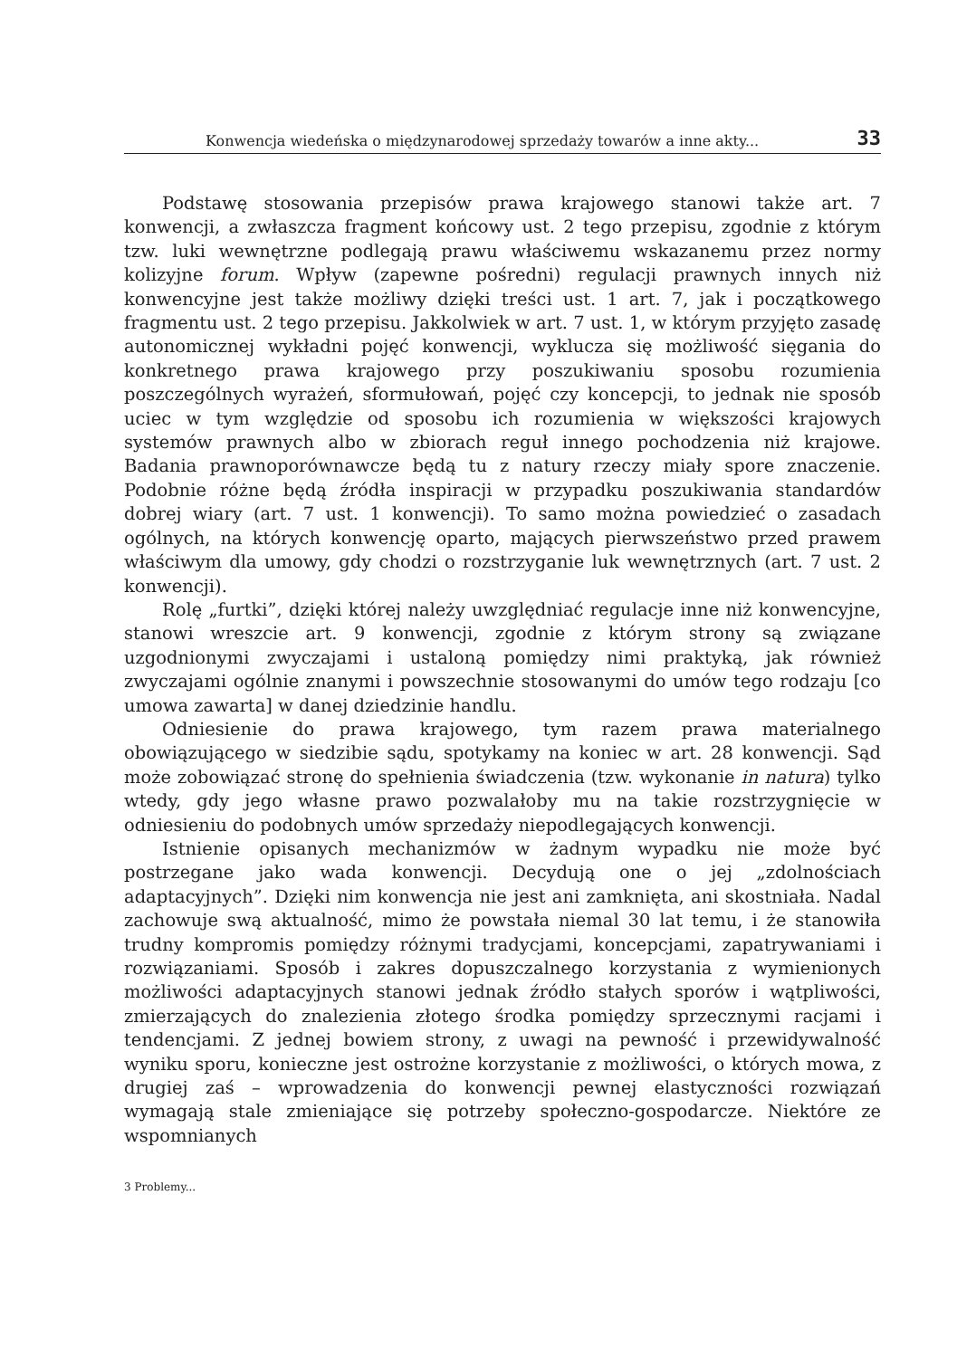Konwencja wiedeńska o międzynarodowej sprzedaży towarów a inne akty... 33
Podstawę stosowania przepisów prawa krajowego stanowi także art. 7 konwencji, a zwłaszcza fragment końcowy ust. 2 tego przepisu, zgodnie z którym tzw. luki wewnętrzne podlegają prawu właściwemu wskazanemu przez normy kolizyjne forum. Wpływ (zapewne pośredni) regulacji prawnych innych niż konwencyjne jest także możliwy dzięki treści ust. 1 art. 7, jak i początkowego fragmentu ust. 2 tego przepisu. Jakkolwiek w art. 7 ust. 1, w którym przyjęto zasadę autonomicznej wykładni pojęć konwencji, wyklucza się możliwość sięgania do konkretnego prawa krajowego przy poszukiwaniu sposobu rozumienia poszczególnych wyrażeń, sformułowań, pojęć czy koncepcji, to jednak nie sposób uciec w tym względzie od sposobu ich rozumienia w większości krajowych systemów prawnych albo w zbiorach reguł innego pochodzenia niż krajowe. Badania prawnoporównawcze będą tu z natury rzeczy miały spore znaczenie. Podobnie różne będą źródła inspiracji w przypadku poszukiwania standardów dobrej wiary (art. 7 ust. 1 konwencji). To samo można powiedzieć o zasadach ogólnych, na których konwencję oparto, mających pierwszeństwo przed prawem właściwym dla umowy, gdy chodzi o rozstrzyganie luk wewnętrznych (art. 7 ust. 2 konwencji).
Rolę „furtki”, dzięki której należy uwzględniać regulacje inne niż konwencyjne, stanowi wreszcie art. 9 konwencji, zgodnie z którym strony są związane uzgodnionymi zwyczajami i ustaloną pomiędzy nimi praktyką, jak również zwyczajami ogólnie znanymi i powszechnie stosowanymi do umów tego rodzaju [co umowa zawarta] w danej dziedzinie handlu.
Odniesienie do prawa krajowego, tym razem prawa materialnego obowiązującego w siedzibie sądu, spotykamy na koniec w art. 28 konwencji. Sąd może zobowiązać stronę do spełnienia świadczenia (tzw. wykonanie in natura) tylko wtedy, gdy jego własne prawo pozwalałoby mu na takie rozstrzygnięcie w odniesieniu do podobnych umów sprzedaży niepodlegających konwencji.
Istnienie opisanych mechanizmów w żadnym wypadku nie może być postrzegane jako wada konwencji. Decydują one o jej „zdolnościach adaptacyjnych”. Dzięki nim konwencja nie jest ani zamknięta, ani skostniała. Nadal zachowuje swą aktualność, mimo że powstała niemal 30 lat temu, i że stanowiła trudny kompromis pomiędzy różnymi tradycjami, koncepcjami, zapatrywaniami i rozwiązaniami. Sposób i zakres dopuszczalnego korzystania z wymienionych możliwości adaptacyjnych stanowi jednak źródło stałych sporów i wątpliwości, zmierzających do znalezienia złotego środka pomiędzy sprzecznymi racjami i tendencjami. Z jednej bowiem strony, z uwagi na pewność i przewidywalność wyniku sporu, konieczne jest ostrożne korzystanie z możliwości, o których mowa, z drugiej zaś – wprowadzenia do konwencji pewnej elastyczności rozwiązań wymagają stale zmieniające się potrzeby społeczno-gospodarcze. Niektóre ze wspomnianych
3 Problemy...